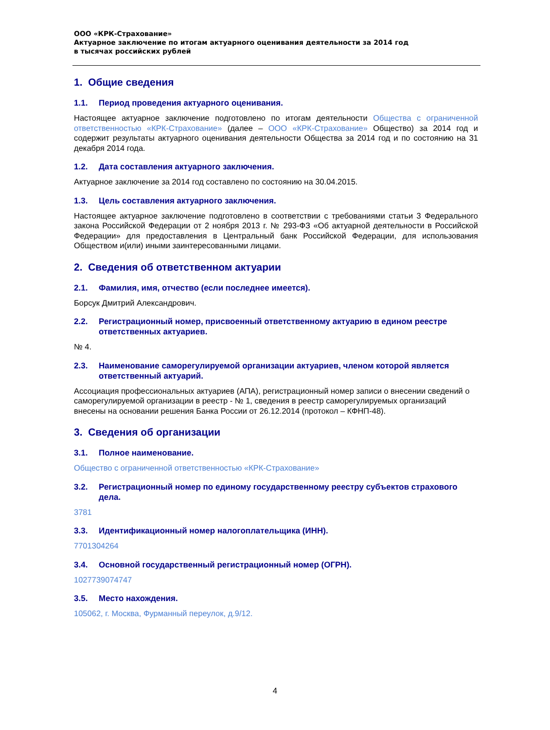ООО «КРК-Страхование»
Актуарное заключение по итогам актуарного оценивания деятельности за 2014 год
в тысячах российских рублей
1. Общие сведения
1.1. Период проведения актуарного оценивания.
Настоящее актуарное заключение подготовлено по итогам деятельности Общества с ограниченной ответственностью «КРК-Страхование» (далее – ООО «КРК-Страхование» Общество) за 2014 год и содержит результаты актуарного оценивания деятельности Общества за 2014 год и по состоянию на 31 декабря 2014 года.
1.2. Дата составления актуарного заключения.
Актуарное заключение за 2014 год составлено по состоянию на 30.04.2015.
1.3. Цель составления актуарного заключения.
Настоящее актуарное заключение подготовлено в соответствии с требованиями статьи 3 Федерального закона Российской Федерации от 2 ноября 2013 г. № 293-ФЗ «Об актуарной деятельности в Российской Федерации» для предоставления в Центральный банк Российской Федерации, для использования Обществом и(или) иными заинтересованными лицами.
2. Сведения об ответственном актуарии
2.1. Фамилия, имя, отчество (если последнее имеется).
Борсук Дмитрий Александрович.
2.2. Регистрационный номер, присвоенный ответственному актуарию в едином реестре ответственных актуариев.
№ 4.
2.3. Наименование саморегулируемой организации актуариев, членом которой является ответственный актуарий.
Ассоциация профессиональных актуариев (АПА), регистрационный номер записи о внесении сведений о саморегулируемой организации в реестр - № 1, сведения в реестр саморегулируемых организаций внесены на основании решения Банка России от 26.12.2014 (протокол – КФНП-48).
3. Сведения об организации
3.1. Полное наименование.
Общество с ограниченной ответственностью «КРК-Страхование»
3.2. Регистрационный номер по единому государственному реестру субъектов страхового дела.
3781
3.3. Идентификационный номер налогоплательщика (ИНН).
7701304264
3.4. Основной государственный регистрационный номер (ОГРН).
1027739074747
3.5. Место нахождения.
105062, г. Москва, Фурманный переулок, д.9/12.
4